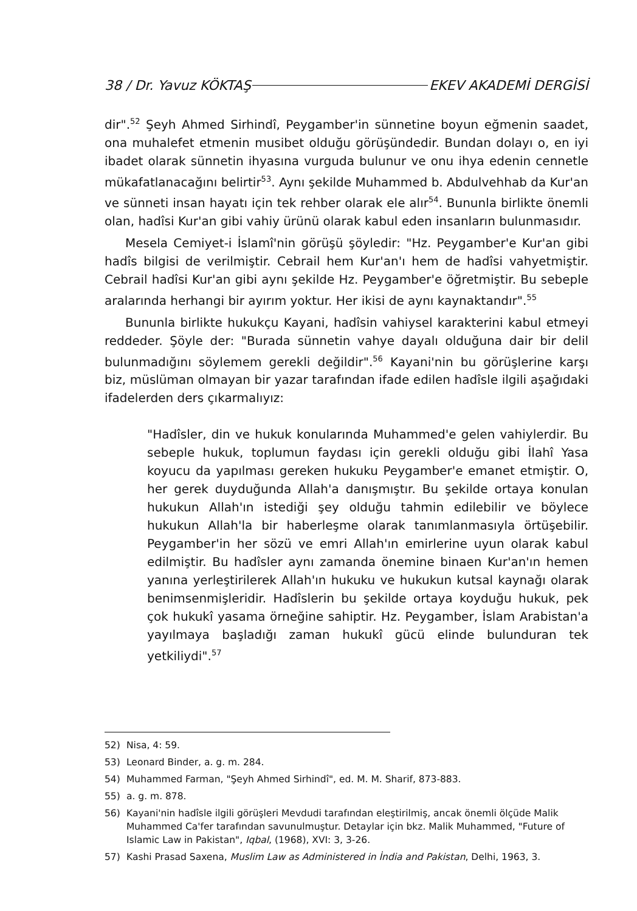38 / Dr. Yavuz KÖKTAŞ EKEV AKADEMİ DERGİSİ
dir".<sup>52</sup> Şeyh Ahmed Sirhindî, Peygamber'in sünnetine boyun eğmenin saadet, ona muhalefet etmenin musibet olduğu görüşündedir. Bundan dolayı o, en iyi ibadet olarak sünnetin ihyasına vurguda bulunur ve onu ihya edenin cennetle mükafatlanacağını belirtir<sup>53</sup>. Aynı şekilde Muhammed b. Abdulvehhab da Kur'an ve sünneti insan hayatı için tek rehber olarak ele alır<sup>54</sup>. Bununla birlikte önemli olan, hadîsi Kur'an gibi vahiy ürünü olarak kabul eden insanların bulunmasıdır.
Mesela Cemiyet-i İslamî'nin görüşü şöyledir: "Hz. Peygamber'e Kur'an gibi hadîs bilgisi de verilmiştir. Cebrail hem Kur'an'ı hem de hadîsi vahyetmiştir. Cebrail hadîsi Kur'an gibi aynı şekilde Hz. Peygamber'e öğretmiştir. Bu sebeple aralarında herhangi bir ayırım yoktur. Her ikisi de aynı kaynaktandır".<sup>55</sup>
Bununla birlikte hukukçu Kayani, hadîsin vahiysel karakterini kabul etmeyi reddeder. Şöyle der: "Burada sünnetin vahye dayalı olduğuna dair bir delil bulunmadığını söylemem gerekli değildir".<sup>56</sup> Kayani'nin bu görüşlerine karşı biz, müslüman olmayan bir yazar tarafından ifade edilen hadîsle ilgili aşağıdaki ifadelerden ders çıkarmalıyız:
"Hadîsler, din ve hukuk konularında Muhammed'e gelen vahiylerdir. Bu sebeple hukuk, toplumun faydası için gerekli olduğu gibi İlahî Yasa koyucu da yapılması gereken hukuku Peygamber'e emanet etmiştir. O, her gerek duyduğunda Allah'a danışmıştır. Bu şekilde ortaya konulan hukukun Allah'ın istediği şey olduğu tahmin edilebilir ve böylece hukukun Allah'la bir haberleşme olarak tanımlanmasıyla örtüşebilir. Peygamber'in her sözü ve emri Allah'ın emirlerine uyun olarak kabul edilmiştir. Bu hadîsler aynı zamanda önemine binaen Kur'an'ın hemen yanına yerleştirilerek Allah'ın hukuku ve hukukun kutsal kaynağı olarak benimsenmişleridir. Hadîslerin bu şekilde ortaya koyduğu hukuk, pek çok hukukî yasama örneğine sahiptir. Hz. Peygamber, İslam Arabistan'a yayılmaya başladığı zaman hukukî gücü elinde bulunduran tek yetkiliydi".<sup>57</sup>
52) Nisa, 4: 59.
53) Leonard Binder, a. g. m. 284.
54) Muhammed Farman, "Şeyh Ahmed Sirhindî", ed. M. M. Sharif, 873-883.
55) a. g. m. 878.
56) Kayani'nin hadîsle ilgili görüşleri Mevdudi tarafından eleştirilmiş, ancak önemli ölçüde Malik Muhammed Ca'fer tarafından savunulmuştur. Detaylar için bkz. Malik Muhammed, "Future of Islamic Law in Pakistan", Iqbal, (1968), XVI: 3, 3-26.
57) Kashi Prasad Saxena, Muslim Law as Administered in İndia and Pakistan, Delhi, 1963, 3.